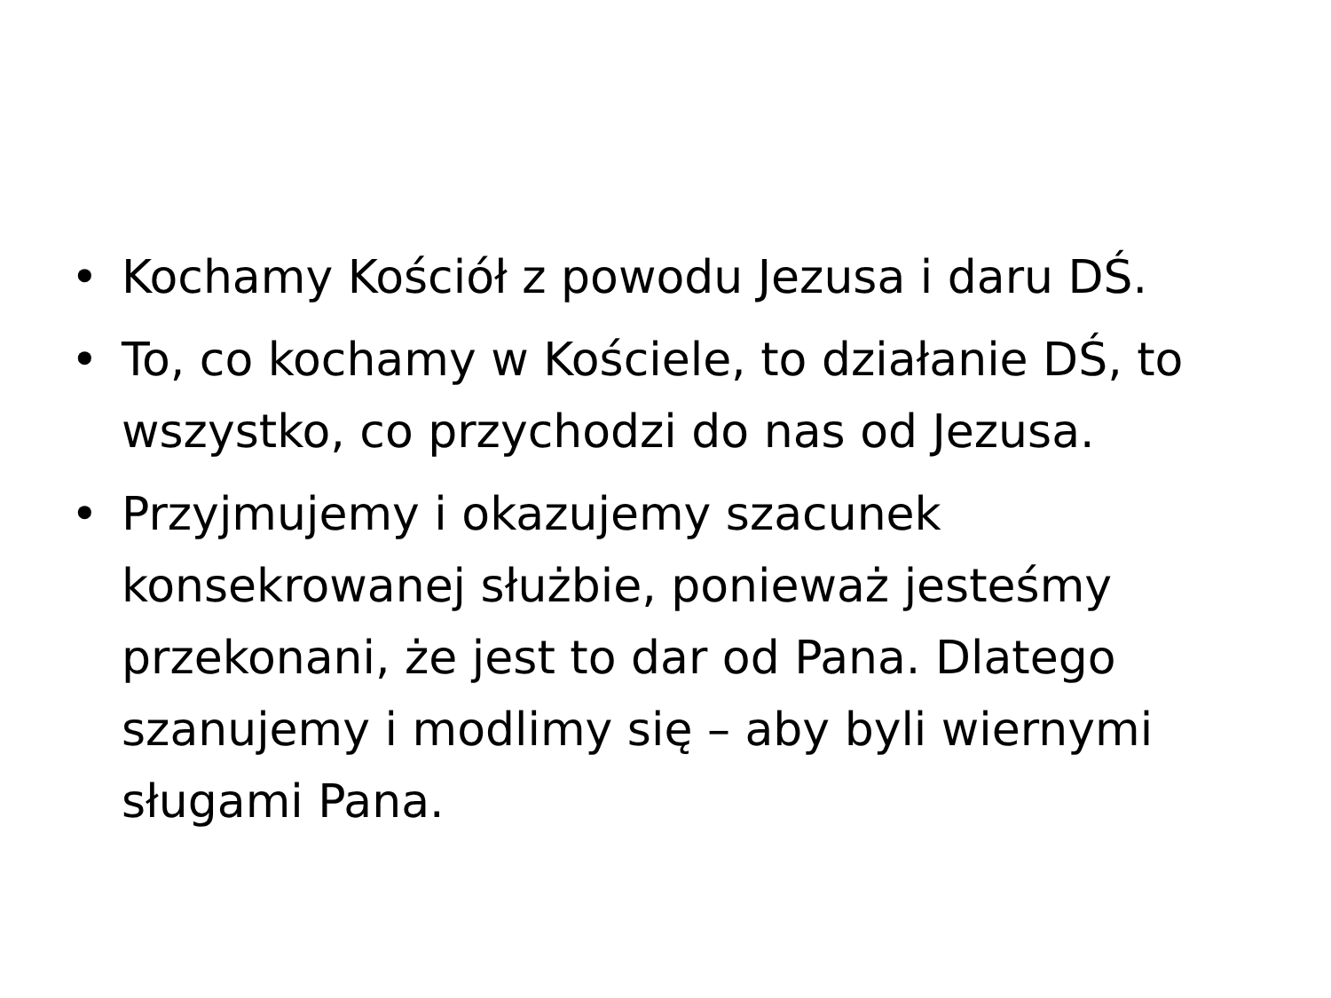• Kochamy Kościół z powodu Jezusa i daru DŚ.
• To, co kochamy w Kościele, to działanie DŚ, to wszystko, co przychodzi do nas od Jezusa.
• Przyjmujemy i okazujemy szacunek konsekrowanej służbie, ponieważ jesteśmy przekonani, że jest to dar od Pana. Dlatego szanujemy i modlimy się – aby byli wiernymi sługami Pana.